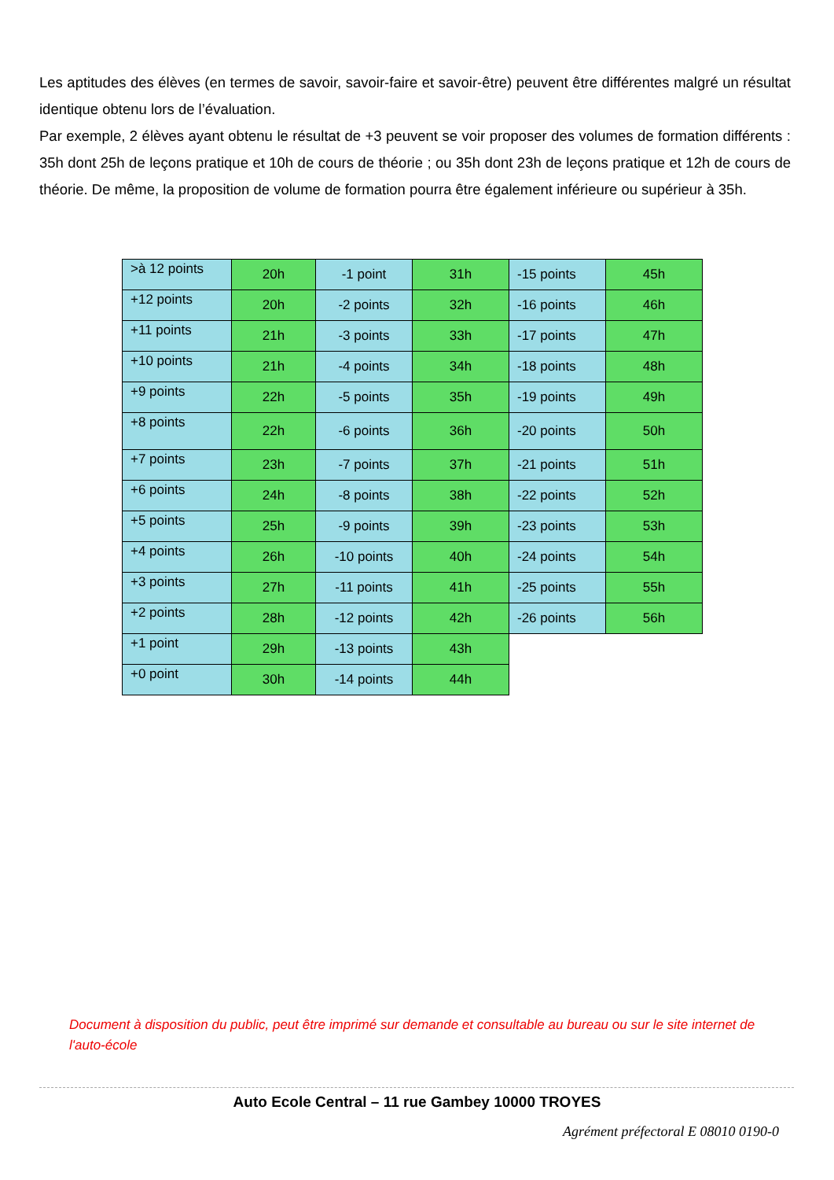Les aptitudes des élèves (en termes de savoir, savoir-faire et savoir-être) peuvent être différentes malgré un résultat identique obtenu lors de l’évaluation.
Par exemple, 2 élèves ayant obtenu le résultat de +3 peuvent se voir proposer des volumes de formation différents : 35h dont 25h de leçons pratique et 10h de cours de théorie ; ou 35h dont 23h de leçons pratique et 12h de cours de théorie. De même, la proposition de volume de formation pourra être également inférieure ou supérieur à 35h.
| >à 12 points | 20h | -1 point | 31h | -15 points | 45h |
| +12 points | 20h | -2 points | 32h | -16 points | 46h |
| +11 points | 21h | -3 points | 33h | -17 points | 47h |
| +10 points | 21h | -4 points | 34h | -18 points | 48h |
| +9 points | 22h | -5 points | 35h | -19 points | 49h |
| +8 points | 22h | -6 points | 36h | -20 points | 50h |
| +7 points | 23h | -7 points | 37h | -21 points | 51h |
| +6 points | 24h | -8 points | 38h | -22 points | 52h |
| +5 points | 25h | -9 points | 39h | -23 points | 53h |
| +4 points | 26h | -10 points | 40h | -24 points | 54h |
| +3 points | 27h | -11 points | 41h | -25 points | 55h |
| +2 points | 28h | -12 points | 42h | -26 points | 56h |
| +1 point | 29h | -13 points | 43h | | |
| +0 point | 30h | -14 points | 44h | | |
Document à disposition du public, peut être imprimé sur demande et consultable au bureau ou sur le site internet de l'auto-école
Auto Ecole Central – 11 rue Gambey 10000 TROYES
Agrément préfectoral E 08010 0190-0